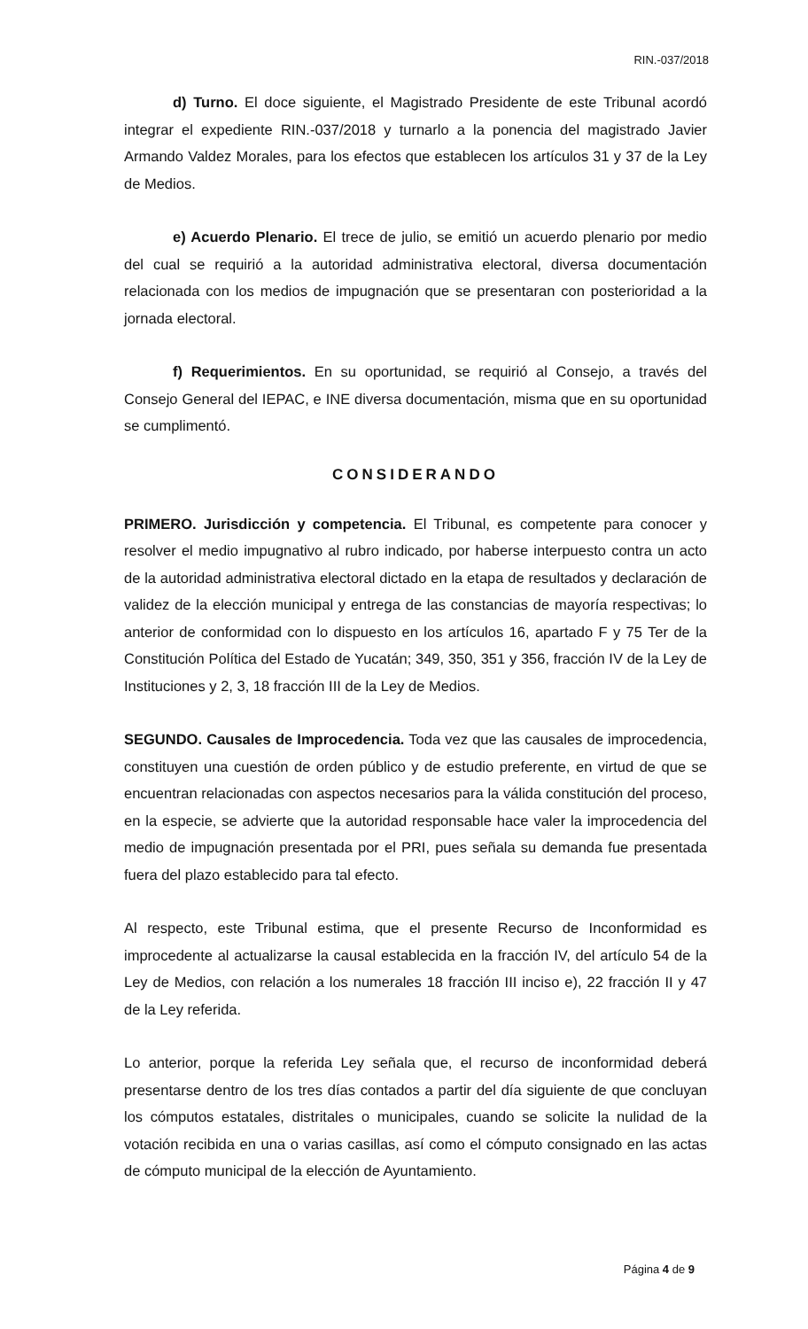RIN.-037/2018
d) Turno. El doce siguiente, el Magistrado Presidente de este Tribunal acordó integrar el expediente RIN.-037/2018 y turnarlo a la ponencia del magistrado Javier Armando Valdez Morales, para los efectos que establecen los artículos 31 y 37 de la Ley de Medios.
e) Acuerdo Plenario. El trece de julio, se emitió un acuerdo plenario por medio del cual se requirió a la autoridad administrativa electoral, diversa documentación relacionada con los medios de impugnación que se presentaran con posterioridad a la jornada electoral.
f) Requerimientos. En su oportunidad, se requirió al Consejo, a través del Consejo General del IEPAC, e INE diversa documentación, misma que en su oportunidad se cumplimentó.
CONSIDERANDO
PRIMERO. Jurisdicción y competencia. El Tribunal, es competente para conocer y resolver el medio impugnativo al rubro indicado, por haberse interpuesto contra un acto de la autoridad administrativa electoral dictado en la etapa de resultados y declaración de validez de la elección municipal y entrega de las constancias de mayoría respectivas; lo anterior de conformidad con lo dispuesto en los artículos 16, apartado F y 75 Ter de la Constitución Política del Estado de Yucatán; 349, 350, 351 y 356, fracción IV de la Ley de Instituciones y 2, 3, 18 fracción III de la Ley de Medios.
SEGUNDO. Causales de Improcedencia. Toda vez que las causales de improcedencia, constituyen una cuestión de orden público y de estudio preferente, en virtud de que se encuentran relacionadas con aspectos necesarios para la válida constitución del proceso, en la especie, se advierte que la autoridad responsable hace valer la improcedencia del medio de impugnación presentada por el PRI, pues señala su demanda fue presentada fuera del plazo establecido para tal efecto.
Al respecto, este Tribunal estima, que el presente Recurso de Inconformidad es improcedente al actualizarse la causal establecida en la fracción IV, del artículo 54 de la Ley de Medios, con relación a los numerales 18 fracción III inciso e), 22 fracción II y 47 de la Ley referida.
Lo anterior, porque la referida Ley señala que, el recurso de inconformidad deberá presentarse dentro de los tres días contados a partir del día siguiente de que concluyan los cómputos estatales, distritales o municipales, cuando se solicite la nulidad de la votación recibida en una o varias casillas, así como el cómputo consignado en las actas de cómputo municipal de la elección de Ayuntamiento.
Página 4 de 9